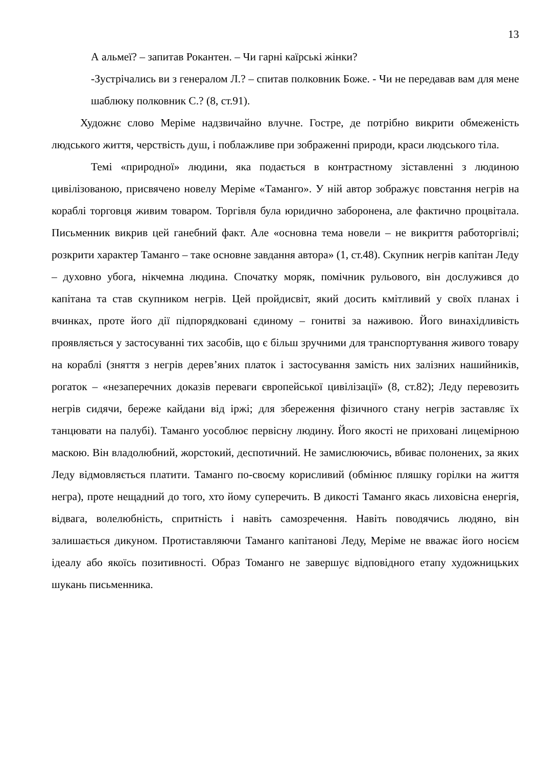13
А альмеї? – запитав Рокантен. – Чи гарні каїрські жінки?
-Зустрічались ви з генералом Л.? – спитав полковник Боже. - Чи не передавав вам для мене шаблюку полковник С.? (8, ст.91).
Художнє слово Меріме надзвичайно влучне. Гостре, де потрібно викрити обмеженість людського життя, черствість душ, і поблажливе при зображенні природи, краси людського тіла.
Темі «природної» людини, яка подається в контрастному зіставленні з людиною цивілізованою, присвячено новелу Меріме «Таманго». У ній автор зображує повстання негрів на кораблі торговця живим товаром. Торгівля була юридично заборонена, але фактично процвітала. Письменник викрив цей ганебний факт. Але «основна тема новели – не викриття работоргівлі; розкрити характер Таманго – таке основне завдання автора» (1, ст.48). Скупник негрів капітан Леду – духовно убога, нікчемна людина. Спочатку моряк, помічник рульового, він дослужився до капітана та став скупником негрів. Цей пройдисвіт, який досить кмітливий у своїх планах і вчинках, проте його дії підпорядковані єдиному – гонитві за наживою. Його винахідливість проявляється у застосуванні тих засобів, що є більш зручними для транспортування живого товару на кораблі (зняття з негрів дерев’яних платок і застосування замість них залізних нашийників, рогаток – «незаперечних доказів переваги європейської цивілізації» (8, ст.82); Леду перевозить негрів сидячи, береже кайдани від іржі; для збереження фізичного стану негрів заставляє їх танцювати на палубі). Таманго уособлює первісну людину. Його якості не приховані лицемірною маскою. Він владолюбний, жорстокий, деспотичний. Не замислюючись, вбиває полонених, за яких Леду відмовляється платити. Таманго по-своєму корисливий (обмінює пляшку горілки на життя негра), проте нещадний до того, хто йому суперечить. В дикості Таманго якась лиховісна енергія, відвага, волелюбність, спритність і навіть самозречення. Навіть поводячись людяно, він залишається дикуном. Протиставляючи Таманго капітанові Леду, Меріме не вважає його носієм ідеалу або якоїсь позитивності. Образ Томанго не завершує відповідного етапу художницьких шукань письменника.